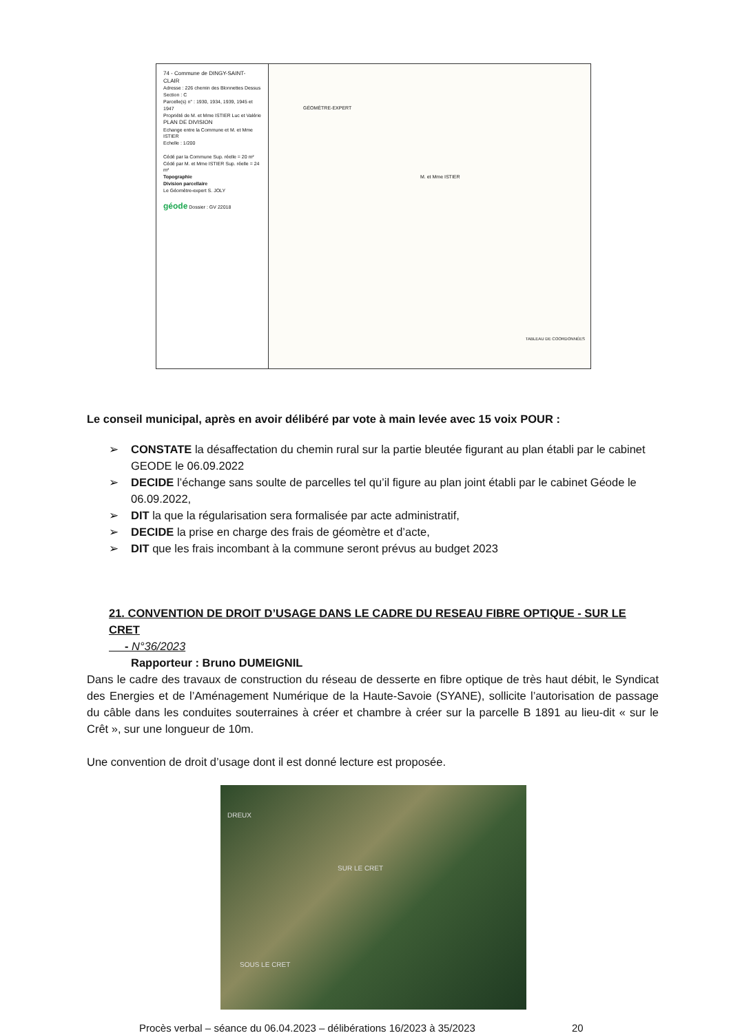74 - Commune de DINGY-SAINT-CLAIR
Adresse : 226 chemin des Blonnettes Dessus
Section : C
Parcelle(s) n° : 1930, 1934, 1939, 1945 et 1947
Propriété de M. et Mme ISTIER Luc et Valérie
PLAN DE DIVISION
Echange entre la Commune et M. et Mme ISTIER
Echelle : 1/200
Cédé par la Commune Sup. réelle = 20 m²
Cédé par M. et Mme ISTIER Sup. réelle = 24 m²
Topographie
Division parcellaire
Le Géomètre-expert S. JOLY
géode Dossier : GV 22018
GÉOMÈTRE-EXPERT
M. et Mme ISTIER
TABLEAU DE COORDONNÉES
Le conseil municipal, après en avoir délibéré par vote à main levée avec 15 voix POUR :
➢ CONSTATE la désaffectation du chemin rural sur la partie bleutée figurant au plan établi par le cabinet GEODE le 06.09.2022
➢ DECIDE l’échange sans soulte de parcelles tel qu’il figure au plan joint établi par le cabinet Géode le 06.09.2022,
➢ DIT la que la régularisation sera formalisée par acte administratif,
➢ DECIDE la prise en charge des frais de géomètre et d’acte,
➢ DIT que les frais incombant à la commune seront prévus au budget 2023
21. CONVENTION DE DROIT D’USAGE DANS LE CADRE DU RESEAU FIBRE OPTIQUE - SUR LE CRET
- N°36/2023
Rapporteur : Bruno DUMEIGNIL
Dans le cadre des travaux de construction du réseau de desserte en fibre optique de très haut débit, le Syndicat des Energies et de l’Aménagement Numérique de la Haute-Savoie (SYANE), sollicite l’autorisation de passage du câble dans les conduites souterraines à créer et chambre à créer sur la parcelle B 1891 au lieu-dit « sur le Crêt », sur une longueur de 10m.
Une convention de droit d’usage dont il est donné lecture est proposée.
DREUX
SUR LE CRET
SOUS LE CRET
Procès verbal – séance du 06.04.2023 – délibérations 16/2023 à 35/2023 20